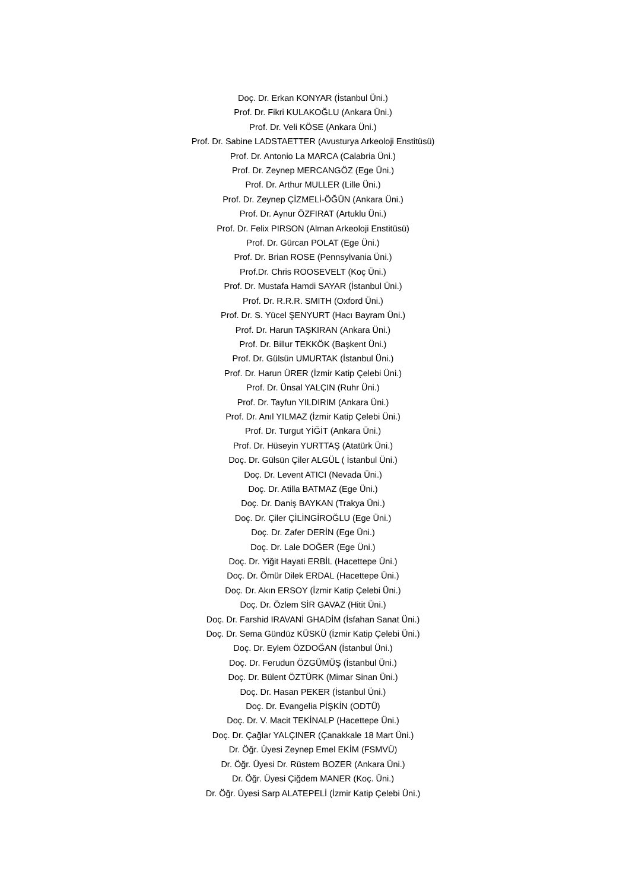Doç. Dr. Erkan KONYAR (İstanbul Üni.)
Prof. Dr. Fikri KULAKOĞLU (Ankara Üni.)
Prof. Dr. Veli KÖSE (Ankara Üni.)
Prof. Dr. Sabine LADSTAETTER (Avusturya Arkeoloji Enstitüsü)
Prof. Dr. Antonio La MARCA (Calabria Üni.)
Prof. Dr. Zeynep MERCANGÖZ (Ege Üni.)
Prof. Dr. Arthur MULLER (Lille Üni.)
Prof. Dr. Zeynep ÇİZMELİ-ÖĞÜN (Ankara Üni.)
Prof. Dr. Aynur ÖZFIRAT (Artuklu Üni.)
Prof. Dr. Felix PIRSON (Alman Arkeoloji Enstitüsü)
Prof. Dr. Gürcan POLAT (Ege Üni.)
Prof. Dr. Brian ROSE (Pennsylvania Üni.)
Prof.Dr. Chris ROOSEVELT (Koç Üni.)
Prof. Dr. Mustafa Hamdi SAYAR (İstanbul Üni.)
Prof. Dr. R.R.R. SMITH (Oxford Üni.)
Prof. Dr. S. Yücel ŞENYURT (Hacı Bayram Üni.)
Prof. Dr. Harun TAŞKIRAN (Ankara Üni.)
Prof. Dr. Billur TEKKÖK (Başkent Üni.)
Prof. Dr. Gülsün UMURTAK (İstanbul Üni.)
Prof. Dr. Harun ÜRER (İzmir Katip Çelebi Üni.)
Prof. Dr. Ünsal YALÇIN (Ruhr Üni.)
Prof. Dr. Tayfun YILDIRIM (Ankara Üni.)
Prof. Dr. Anıl YILMAZ (İzmir Katip Çelebi Üni.)
Prof. Dr. Turgut YİĞİT (Ankara Üni.)
Prof. Dr. Hüseyin YURTTAŞ (Atatürk Üni.)
Doç. Dr. Gülsün Çiler ALGÜL ( İstanbul Üni.)
Doç. Dr. Levent ATICI (Nevada Üni.)
Doç. Dr. Atilla BATMAZ (Ege Üni.)
Doç. Dr. Daniş BAYKAN (Trakya Üni.)
Doç. Dr. Çiler ÇİLİNGİROĞLU (Ege Üni.)
Doç. Dr. Zafer DERİN (Ege Üni.)
Doç. Dr. Lale DOĞER (Ege Üni.)
Doç. Dr. Yiğit Hayati ERBİL (Hacettepe Üni.)
Doç. Dr. Ömür Dilek ERDAL (Hacettepe Üni.)
Doç. Dr. Akın ERSOY (İzmir Katip Çelebi Üni.)
Doç. Dr. Özlem SİR GAVAZ (Hitit Üni.)
Doç. Dr. Farshid IRAVANİ GHADİM (İsfahan Sanat Üni.)
Doç. Dr. Sema Gündüz KÜSKÜ (İzmir Katip Çelebi Üni.)
Doç. Dr. Eylem ÖZDOĞAN (İstanbul Üni.)
Doç. Dr. Ferudun ÖZGÜMÜŞ (İstanbul Üni.)
Doç. Dr. Bülent ÖZTÜRK (Mimar Sinan Üni.)
Doç. Dr. Hasan PEKER (İstanbul Üni.)
Doç. Dr. Evangelia PİŞKİN (ODTÜ)
Doç. Dr. V. Macit TEKİNALP (Hacettepe Üni.)
Doç. Dr. Çağlar YALÇINER (Çanakkale 18 Mart Üni.)
Dr. Öğr. Üyesi Zeynep Emel EKİM (FSMVÜ)
Dr. Öğr. Üyesi Dr. Rüstem BOZER (Ankara Üni.)
Dr. Öğr. Üyesi Çiğdem MANER (Koç. Üni.)
Dr. Öğr. Üyesi Sarp ALATEPELİ (İzmir Katip Çelebi Üni.)